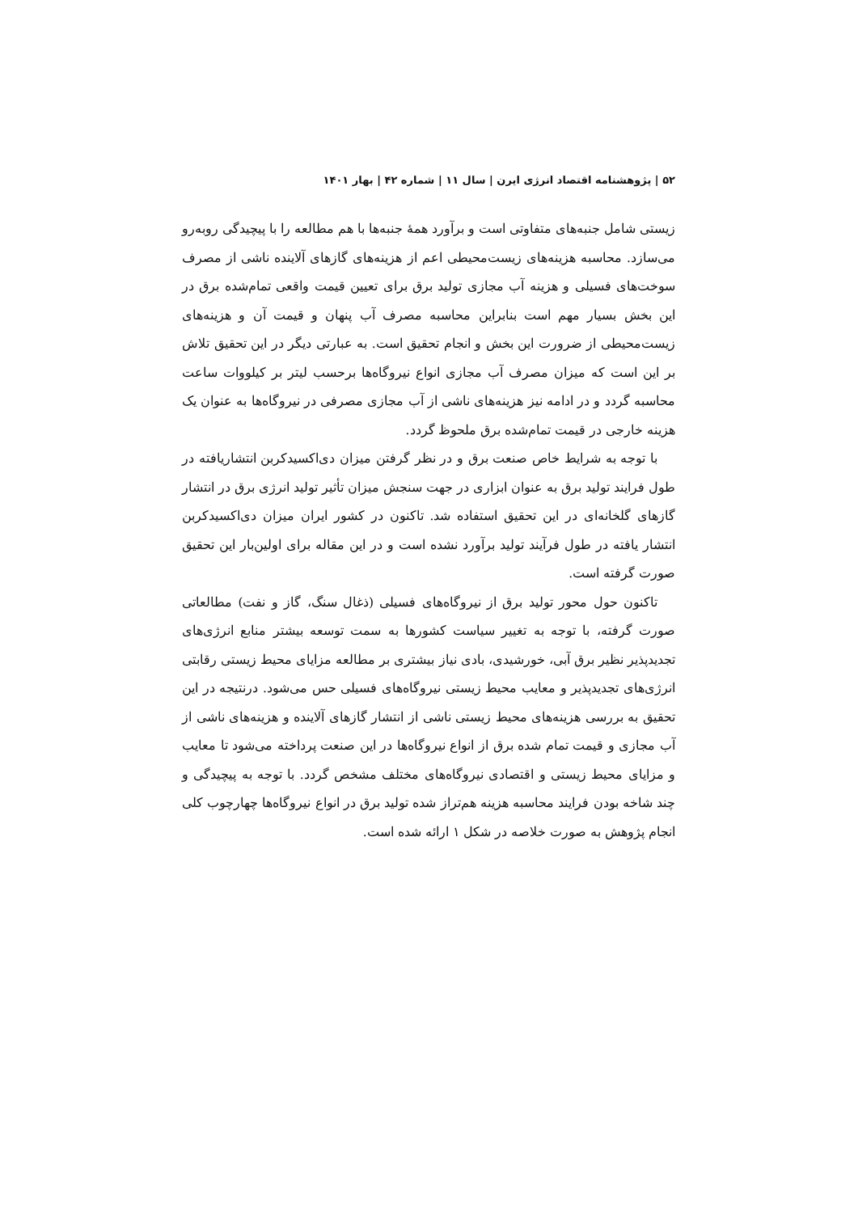۵۲ | پژوهشنامه اقتصاد انرژی ایرن | سال ۱۱ | شماره ۴۲ | بهار ۱۴۰۱
زیستی شامل جنبه‌های متفاوتی است و برآورد همهٔ جنبه‌ها با هم مطالعه را با پیچیدگی روبه‌رو می‌سازد. محاسبه هزینه‌های زیست‌محیطی اعم از هزینه‌های گازهای آلاینده ناشی از مصرف سوخت‌های فسیلی و هزینه آب مجازی تولید برق برای تعیین قیمت واقعی تمام‌شده برق در این بخش بسیار مهم است بنابراین محاسبه مصرف آب پنهان و قیمت آن و هزینه‌های زیست‌محیطی از ضرورت این بخش و انجام تحقیق است. به عبارتی دیگر در این تحقیق تلاش بر این است که میزان مصرف آب مجازی انواع نیروگاه‌ها برحسب لیتر بر کیلووات ساعت محاسبه گردد و در ادامه نیز هزینه‌های ناشی از آب مجازی مصرفی در نیروگاه‌ها به عنوان یک هزینه خارجی در قیمت تمام‌شده برق ملحوظ گردد.
با توجه به شرایط خاص صنعت برق و در نظر گرفتن میزان دی‌اکسیدکربن انتشاریافته در طول فرایند تولید برق به عنوان ابزاری در جهت سنجش میزان تأثیر تولید انرژی برق در انتشار گازهای گلخانه‌ای در این تحقیق استفاده شد. تاکنون در کشور ایران میزان دی‌اکسیدکربن انتشار یافته در طول فرآیند تولید برآورد نشده است و در این مقاله برای اولین‌بار این تحقیق صورت گرفته است.
تاکنون حول محور تولید برق از نیروگاه‌های فسیلی (ذغال سنگ، گاز و نفت) مطالعاتی صورت گرفته، با توجه به تغییر سیاست کشورها به سمت توسعه بیشتر منابع انرژی‌های تجدیدپذیر نظیر برق آبی، خورشیدی، بادی نیاز بیشتری بر مطالعه مزایای محیط زیستی رقابتی انرژی‌های تجدیدپذیر و معایب محیط زیستی نیروگاه‌های فسیلی حس می‌شود. درنتیجه در این تحقیق به بررسی هزینه‌های محیط زیستی ناشی از انتشار گازهای آلاینده و هزینه‌های ناشی از آب مجازی و قیمت تمام شده برق از انواع نیروگاه‌ها در این صنعت پرداخته می‌شود تا معایب و مزایای محیط زیستی و اقتصادی نیروگاه‌های مختلف مشخص گردد. با توجه به پیچیدگی و چند شاخه بودن فرایند محاسبه هزینه هم‌تراز شده تولید برق در انواع نیروگاه‌ها چهارچوب کلی انجام پژوهش به صورت خلاصه در شکل ۱ ارائه شده است.